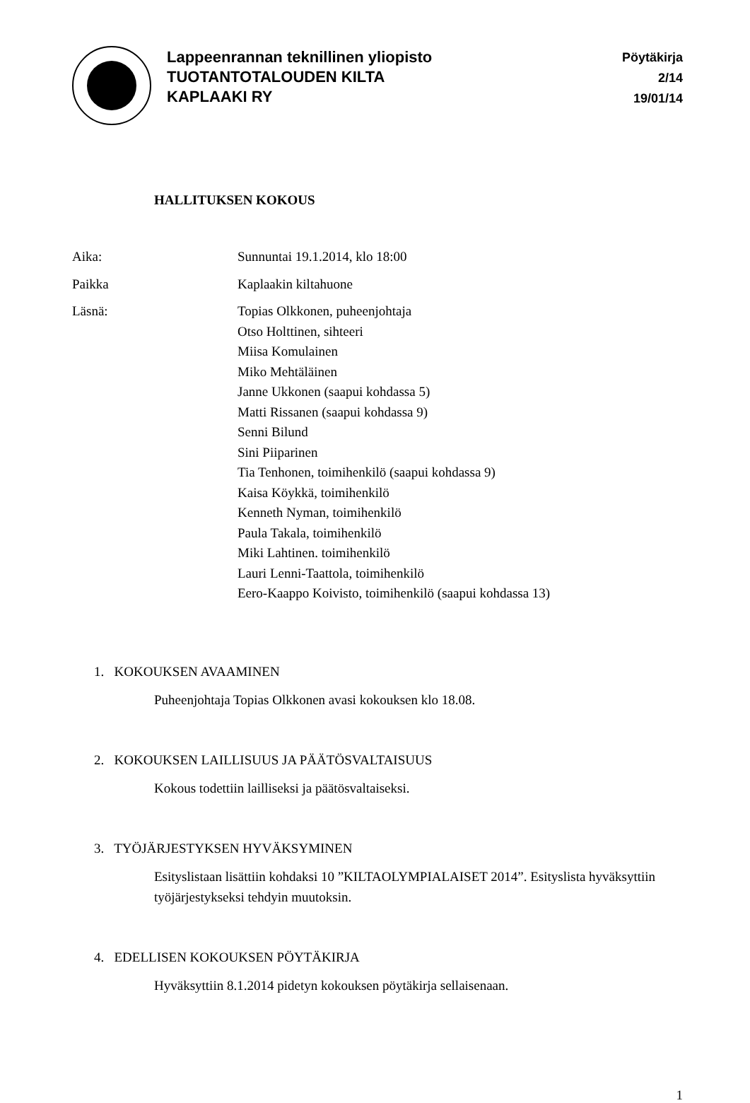Lappeenrannan teknillinen yliopisto
TUOTANTOTALOUDEN KILTA
KAPLAAKI RY
Pöytäkirja
2/14
19/01/14
HALLITUKSEN KOKOUS
Aika: Sunnuntai 19.1.2014, klo 18:00
Paikka Kaplaakin kiltahuone
Läsnä: Topias Olkkonen, puheenjohtaja
Otso Holttinen, sihteeri
Miisa Komulainen
Miko Mehtäläinen
Janne Ukkonen (saapui kohdassa 5)
Matti Rissanen (saapui kohdassa 9)
Senni Bilund
Sini Piiparinen
Tia Tenhonen, toimihenkilö (saapui kohdassa 9)
Kaisa Köykkä, toimihenkilö
Kenneth Nyman, toimihenkilö
Paula Takala, toimihenkilö
Miki Lahtinen. toimihenkilö
Lauri Lenni-Taattola, toimihenkilö
Eero-Kaappo Koivisto, toimihenkilö (saapui kohdassa 13)
1. KOKOUKSEN AVAAMINEN
Puheenjohtaja Topias Olkkonen avasi kokouksen klo 18.08.
2. KOKOUKSEN LAILLISUUS JA PÄÄTÖSVALTAISUUS
Kokous todettiin lailliseksi ja päätösvaltaiseksi.
3. TYÖJÄRJESTYKSEN HYVÄKSYMINEN
Esityslistaan lisättiin kohdaksi 10 ”KILTAOLYMPIALAISET 2014”. Esityslista hyväksyttiin työjärjestykseksi tehdyin muutoksin.
4. EDELLISEN KOKOUKSEN PÖYTÄKIRJA
Hyväksyttiin 8.1.2014 pidetyn kokouksen pöytäkirja sellaisenaan.
1